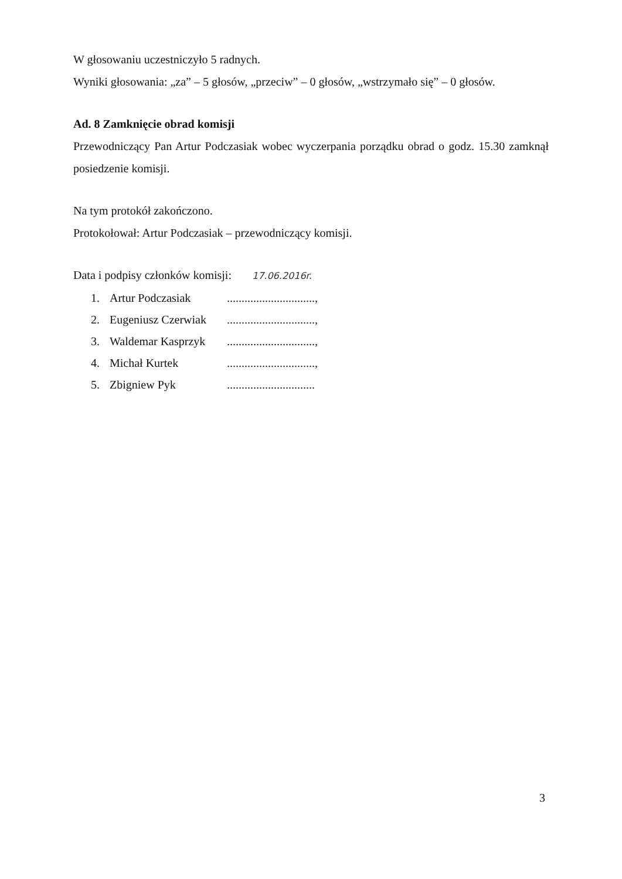W głosowaniu uczestniczyło 5 radnych.
Wyniki głosowania: „za” – 5 głosów, „przeciw” – 0 głosów, „wstrzymało się” – 0 głosów.
Ad. 8 Zamknięcie obrad komisji
Przewodniczący Pan Artur Podczasiak wobec wyczerpania porządku obrad o godz. 15.30 zamknął posiedzenie komisji.
Na tym protokół zakończono.
Protokołował: Artur Podczasiak – przewodniczący komisji.
Data i podpisy członków komisji: 17.06.2016r.
1. Artur Podczasiak..............................,
2. Eugeniusz Czerwiak..............................,
3. Waldemar Kasprzyk..............................,
4. Michał Kurtek..............................,
5. Zbigniew Pyk..............................
3